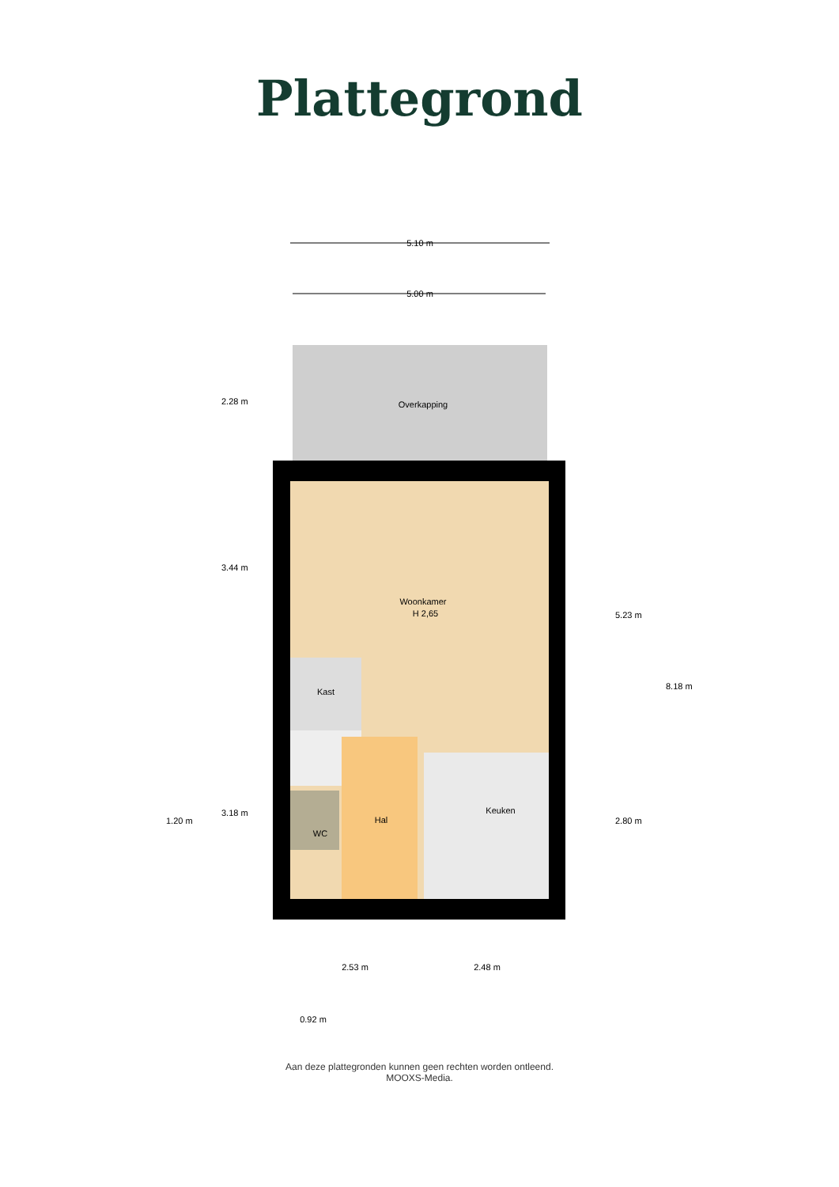Plattegrond
Overkapping
Woonkamer
H 2,65
Kast
Hal
WC
Keuken
5.10 m
5.00 m
2.53 m
2.48 m
0.92 m
2.28 m
3.44 m
3.18 m
1.20 m
5.23 m
2.80 m
8.18 m
Aan deze plattegronden kunnen geen rechten worden ontleend.
MOOXS-Media.